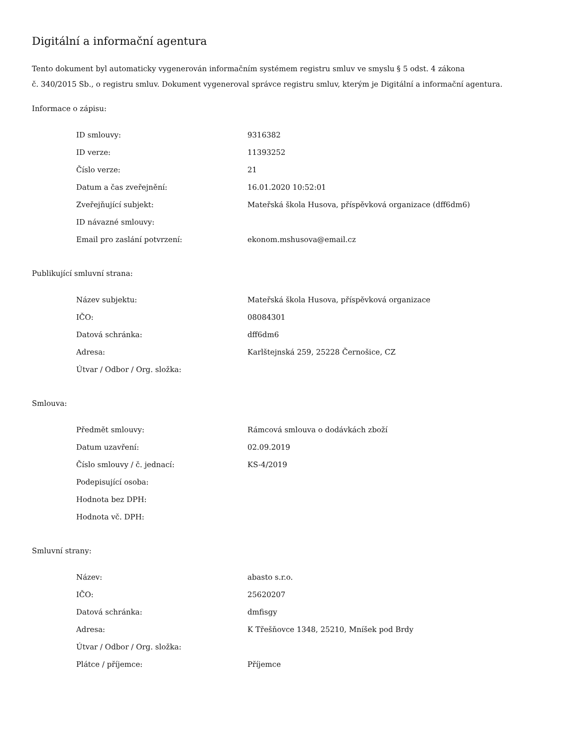Digitální a informační agentura
Tento dokument byl automaticky vygenerován informačním systémem registru smluv ve smyslu § 5 odst. 4 zákona
č. 340/2015 Sb., o registru smluv. Dokument vygeneroval správce registru smluv, kterým je Digitální a informační agentura.
Informace o zápisu:
| ID smlouvy: | 9316382 |
| ID verze: | 11393252 |
| Číslo verze: | 21 |
| Datum a čas zveřejnění: | 16.01.2020 10:52:01 |
| Zveřejňující subjekt: | Mateřská škola Husova, příspěvková organizace (dff6dm6) |
| ID návazné smlouvy: | |
| Email pro zaslání potvrzení: | ekonom.mshusova@email.cz |
Publikující smluvní strana:
| Název subjektu: | Mateřská škola Husova, příspěvková organizace |
| IČO: | 08084301 |
| Datová schránka: | dff6dm6 |
| Adresa: | Karlštejnská 259, 25228 Černošice, CZ |
| Útvar / Odbor / Org. složka: | |
Smlouva:
| Předmět smlouvy: | Rámcová smlouva o dodávkách zboží |
| Datum uzavření: | 02.09.2019 |
| Číslo smlouvy / č. jednací: | KS-4/2019 |
| Podepisující osoba: | |
| Hodnota bez DPH: | |
| Hodnota vč. DPH: | |
Smluvní strany:
| Název: | abasto s.r.o. |
| IČO: | 25620207 |
| Datová schránka: | dmfisgy |
| Adresa: | K Třešňovce 1348, 25210, Mníšek pod Brdy |
| Útvar / Odbor / Org. složka: | |
| Plátce / příjemce: | Příjemce |